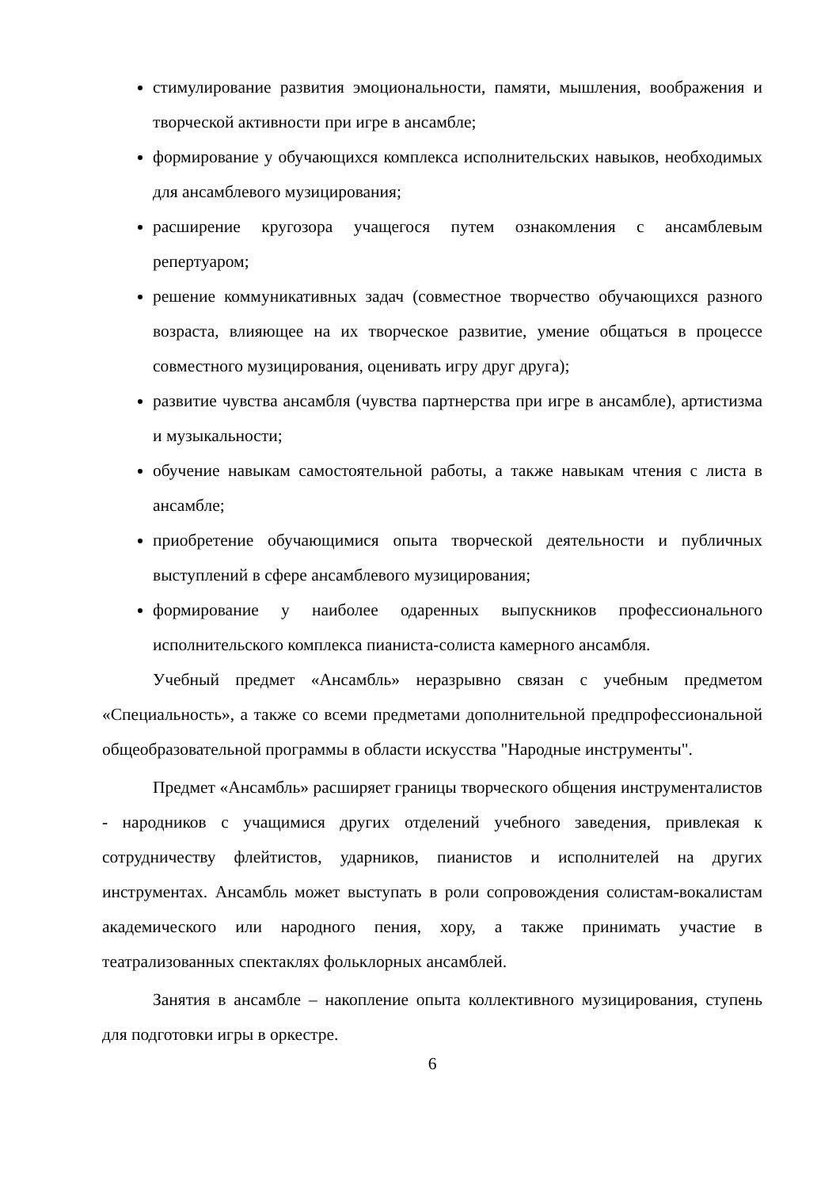стимулирование развития эмоциональности, памяти, мышления, воображения и творческой активности при игре в ансамбле;
формирование у обучающихся комплекса исполнительских навыков, необходимых для ансамблевого музицирования;
расширение кругозора учащегося путем ознакомления с ансамблевым репертуаром;
решение коммуникативных задач (совместное творчество обучающихся разного возраста, влияющее на их творческое развитие, умение общаться в процессе совместного музицирования, оценивать игру друг друга);
развитие чувства ансамбля (чувства партнерства при игре в ансамбле), артистизма и музыкальности;
обучение навыкам самостоятельной работы, а также навыкам чтения с листа в ансамбле;
приобретение обучающимися опыта творческой деятельности и публичных выступлений в сфере ансамблевого музицирования;
формирование у наиболее одаренных выпускников профессионального исполнительского комплекса пианиста-солиста камерного ансамбля.
Учебный предмет «Ансамбль» неразрывно связан с учебным предметом «Специальность», а также со всеми предметами дополнительной предпрофессиональной общеобразовательной программы в области искусства "Народные инструменты".
Предмет «Ансамбль» расширяет границы творческого общения инструменталистов - народников с учащимися других отделений учебного заведения, привлекая к сотрудничеству флейтистов, ударников, пианистов и исполнителей на других инструментах. Ансамбль может выступать в роли сопровождения солистам-вокалистам академического или народного пения, хору, а также принимать участие в театрализованных спектаклях фольклорных ансамблей.
Занятия в ансамбле – накопление опыта коллективного музицирования, ступень для подготовки игры в оркестре.
6